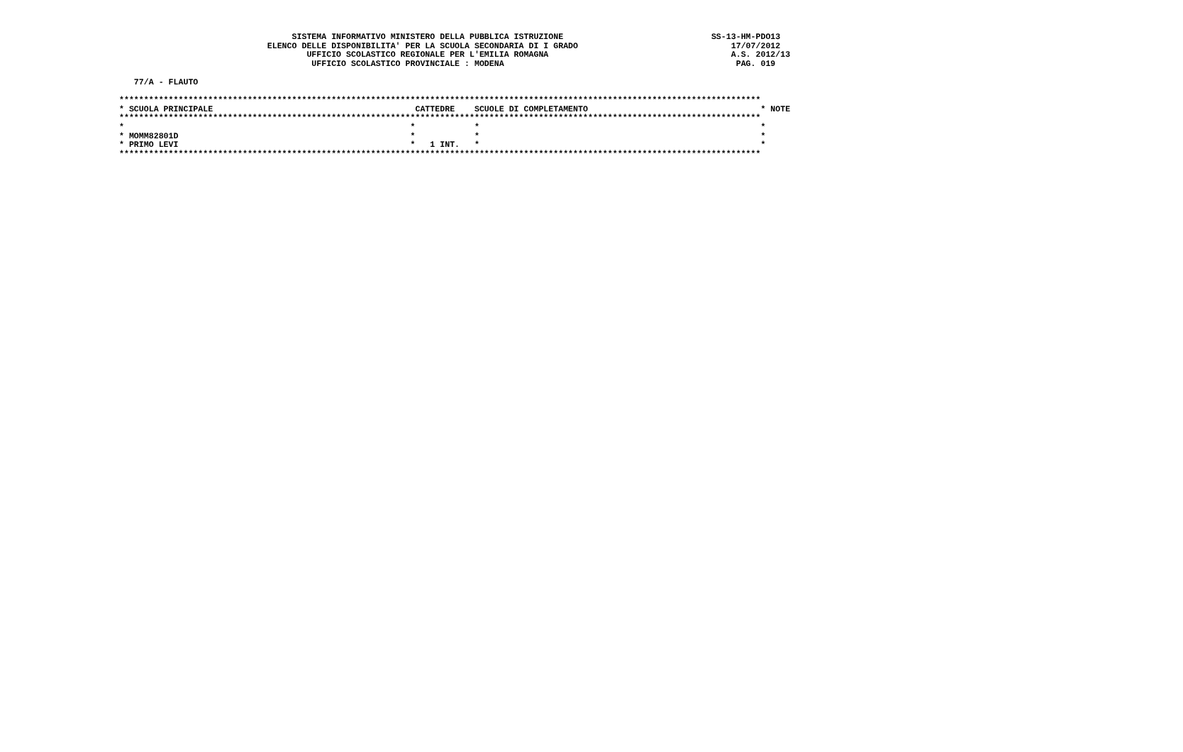SISTEMA INFORMATIVO MINISTERO DELLA PUBBLICA ISTRUZIONE                              SS-13-HM-PDO13
                              ELENCO DELLE DISPONIBILITA' PER LA SCUOLA SECONDARIA DI I GRADO                               17/07/2012
                                      UFFICIO SCOLASTICO REGIONALE PER L'EMILIA ROMAGNA                                     A.S. 2012/13
                                       UFFICIO SCOLASTICO PROVINCIALE : MODENA                                               PAG. 019

   77/A - FLAUTO

**********************************************************************************************************************************
* SCUOLA PRINCIPALE                                         CATTEDRE    SCUOLE DI COMPLETAMENTO                                   * NOTE
**********************************************************************************************************************************
*                                                          *            *                                                         *
* MOMM82801D                                               *            *                                                         *
* PRIMO LEVI                                               *   1 INT.   *                                                         *
**********************************************************************************************************************************